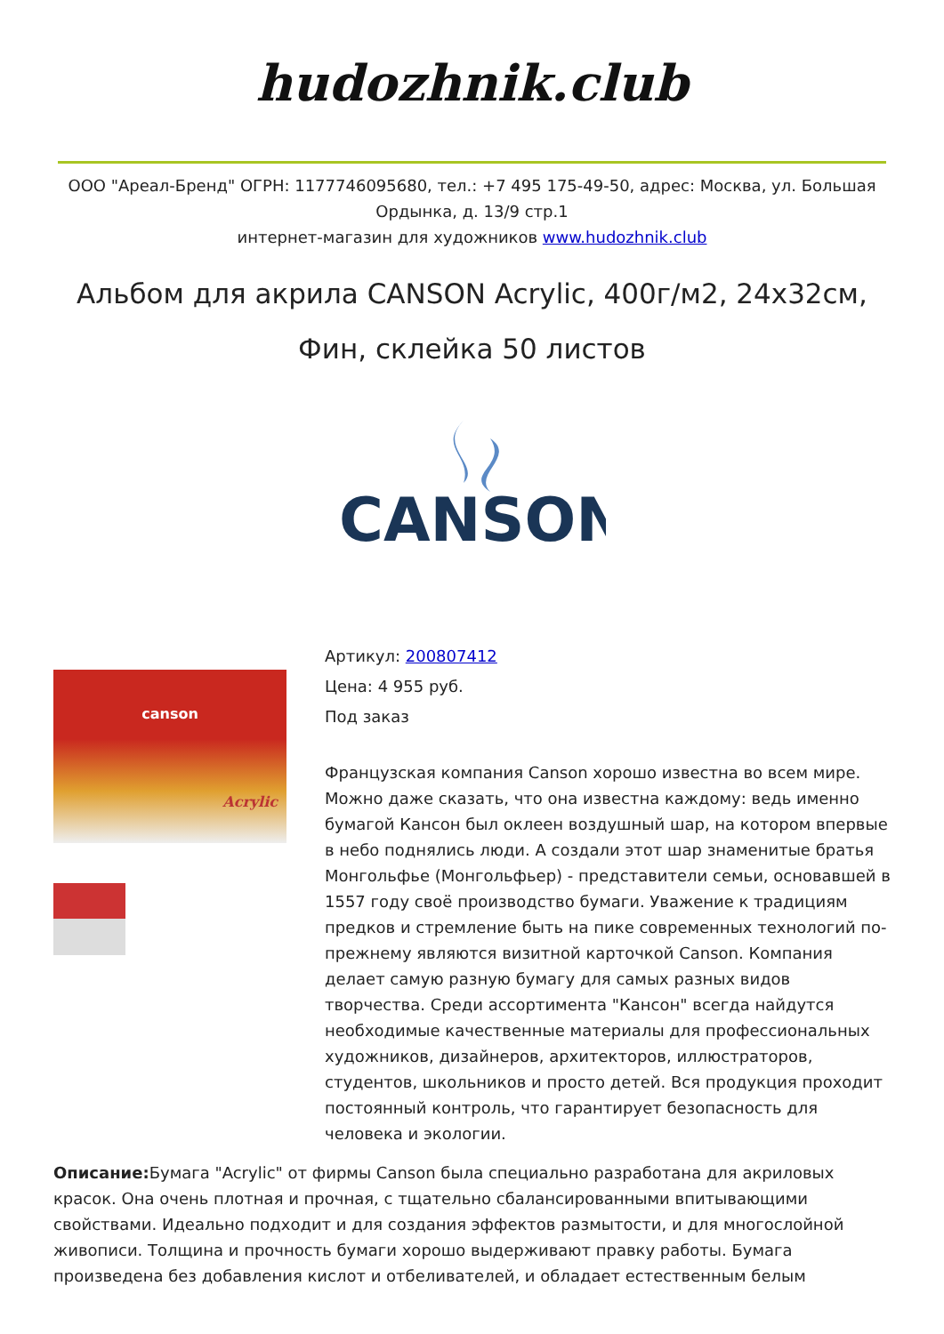hudozhnik.club
ООО "Ареал-Бренд" ОГРН: 1177746095680, тел.: +7 495 175-49-50, адрес: Москва, ул. Большая Ордынка, д. 13/9 стр.1
интернет-магазин для художников www.hudozhnik.club
Альбом для акрила CANSON Acrylic, 400г/м2, 24x32см, Фин, склейка 50 листов
CANSON
canson
Acrylic
Артикул: 200807412
Цена: 4 955 руб.
Под заказ
Французская компания Canson хорошо известна во всем мире. Можно даже сказать, что она известна каждому: ведь именно бумагой Кансон был оклеен воздушный шар, на котором впервые в небо поднялись люди. А создали этот шар знаменитые братья Монгольфье (Монгольфьер) - представители семьи, основавшей в 1557 году своё производство бумаги. Уважение к традициям предков и стремление быть на пике современных технологий по-прежнему являются визитной карточкой Canson. Компания делает самую разную бумагу для самых разных видов творчества. Среди ассортимента "Кансон" всегда найдутся необходимые качественные материалы для профессиональных художников, дизайнеров, архитекторов, иллюстраторов, студентов, школьников и просто детей. Вся продукция проходит постоянный контроль, что гарантирует безопасность для человека и экологии.
Описание: Бумага "Acrylic" от фирмы Canson была специально разработана для акриловых красок. Она очень плотная и прочная, с тщательно сбалансированными впитывающими свойствами. Идеально подходит и для создания эффектов размытости, и для многослойной живописи. Толщина и прочность бумаги хорошо выдерживают правку работы. Бумага произведена без добавления кислот и отбеливателей, и обладает естественным белым